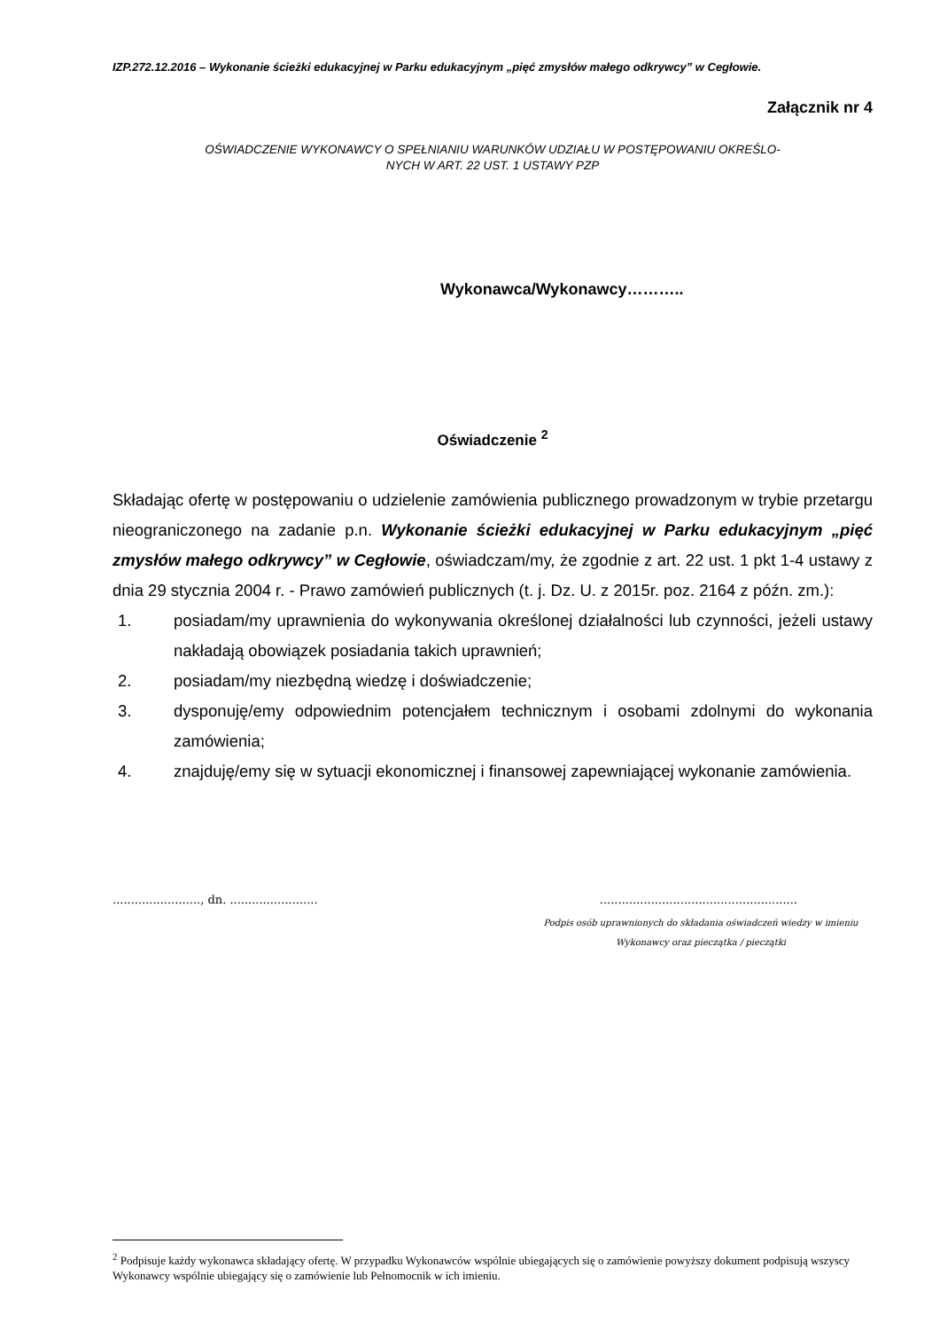IZP.272.12.2016 – Wykonanie ścieżki edukacyjnej w Parku edukacyjnym „pięć zmysłów małego odkrywcy” w Cegłowie.
Załącznik nr 4
OŚWIADCZENIE WYKONAWCY O SPEŁNIANIU WARUNKÓW UDZIAŁU W POSTĘPOWANIU OKREŚLO-
NYCH W ART. 22 UST. 1 USTAWY PZP
Wykonawca/Wykonawcy………..
Oświadczenie <sup>2</sup>
Składając ofertę w postępowaniu o udzielenie zamówienia publicznego prowadzonym w trybie przetargu nieograniczonego na zadanie p.n. Wykonanie ścieżki edukacyjnej w Parku edukacyjnym „pięć zmysłów małego odkrywcy” w Cegłowie, oświadczam/my, że zgodnie z art. 22 ust. 1 pkt 1-4 ustawy z dnia 29 stycznia 2004 r. - Prawo zamówień publicznych (t. j. Dz. U. z 2015r. poz. 2164 z późn. zm.):
1. posiadam/my uprawnienia do wykonywania określonej działalności lub czynności, jeżeli ustawy nakładają obowiązek posiadania takich uprawnień;
2. posiadam/my niezbędną wiedzę i doświadczenie;
3. dysponuję/emy odpowiednim potencjałem technicznym i osobami zdolnymi do wykonania zamówienia;
4. znajduję/emy się w sytuacji ekonomicznej i finansowej zapewniającej wykonanie zamówienia.
........................, dn. ..............................................................................
Podpis osób uprawnionych do składania oświadczeń wiedzy w imieniu
Wykonawcy oraz pieczątka / pieczątki
<sup>2</sup> Podpisuje każdy wykonawca składający ofertę. W przypadku Wykonawców wspólnie ubiegających się o zamówienie powyższy dokument podpisują wszyscy Wykonawcy wspólnie ubiegający się o zamówienie lub Pełnomocnik w ich imieniu.